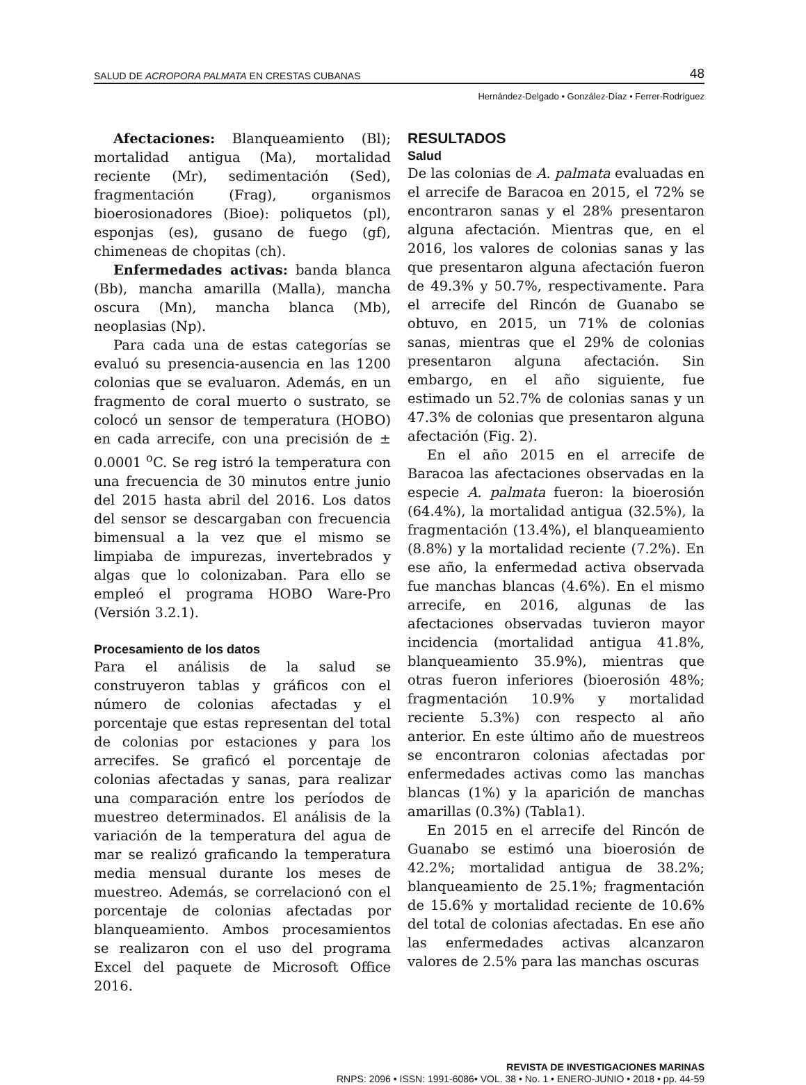SALUD DE ACROPORA PALMATA EN CRESTAS CUBANAS 48
Hernández-Delgado • González-Díaz • Ferrer-Rodríguez
Afectaciones: Blanqueamiento (Bl); mortalidad antigua (Ma), mortalidad reciente (Mr), sedimentación (Sed), fragmentación (Frag), organismos bioerosionadores (Bioe): poliquetos (pl), esponjas (es), gusano de fuego (gf), chimeneas de chopitas (ch).
Enfermedades activas: banda blanca (Bb), mancha amarilla (Malla), mancha oscura (Mn), mancha blanca (Mb), neoplasias (Np).
Para cada una de estas categorías se evaluó su presencia-ausencia en las 1200 colonias que se evaluaron. Además, en un fragmento de coral muerto o sustrato, se colocó un sensor de temperatura (HOBO) en cada arrecife, con una precisión de ± 0.0001 <sup>o</sup>C. Se reg istró la temperatura con una frecuencia de 30 minutos entre junio del 2015 hasta abril del 2016. Los datos del sensor se descargaban con frecuencia bimensual a la vez que el mismo se limpiaba de impurezas, invertebrados y algas que lo colonizaban. Para ello se empleó el programa HOBO Ware-Pro (Versión 3.2.1).
Procesamiento de los datos
Para el análisis de la salud se construyeron tablas y gráficos con el número de colonias afectadas y el porcentaje que estas representan del total de colonias por estaciones y para los arrecifes. Se graficó el porcentaje de colonias afectadas y sanas, para realizar una comparación entre los períodos de muestreo determinados. El análisis de la variación de la temperatura del agua de mar se realizó graficando la temperatura media mensual durante los meses de muestreo. Además, se correlacionó con el porcentaje de colonias afectadas por blanqueamiento. Ambos procesamientos se realizaron con el uso del programa Excel del paquete de Microsoft Office 2016.
RESULTADOS
Salud
De las colonias de A. palmata evaluadas en el arrecife de Baracoa en 2015, el 72% se encontraron sanas y el 28% presentaron alguna afectación. Mientras que, en el 2016, los valores de colonias sanas y las que presentaron alguna afectación fueron de 49.3% y 50.7%, respectivamente. Para el arrecife del Rincón de Guanabo se obtuvo, en 2015, un 71% de colonias sanas, mientras que el 29% de colonias presentaron alguna afectación. Sin embargo, en el año siguiente, fue estimado un 52.7% de colonias sanas y un 47.3% de colonias que presentaron alguna afectación (Fig. 2).
En el año 2015 en el arrecife de Baracoa las afectaciones observadas en la especie A. palmata fueron: la bioerosión (64.4%), la mortalidad antigua (32.5%), la fragmentación (13.4%), el blanqueamiento (8.8%) y la mortalidad reciente (7.2%). En ese año, la enfermedad activa observada fue manchas blancas (4.6%). En el mismo arrecife, en 2016, algunas de las afectaciones observadas tuvieron mayor incidencia (mortalidad antigua 41.8%, blanqueamiento 35.9%), mientras que otras fueron inferiores (bioerosión 48%; fragmentación 10.9% y mortalidad reciente 5.3%) con respecto al año anterior. En este último año de muestreos se encontraron colonias afectadas por enfermedades activas como las manchas blancas (1%) y la aparición de manchas amarillas (0.3%) (Tabla1).
En 2015 en el arrecife del Rincón de Guanabo se estimó una bioerosión de 42.2%; mortalidad antigua de 38.2%; blanqueamiento de 25.1%; fragmentación de 15.6% y mortalidad reciente de 10.6% del total de colonias afectadas. En ese año las enfermedades activas alcanzaron valores de 2.5% para las manchas oscuras
REVISTA DE INVESTIGACIONES MARINAS
RNPS: 2096 • ISSN: 1991-6086• VOL. 38 • No. 1 • ENERO-JUNIO • 2018 • pp. 44-59